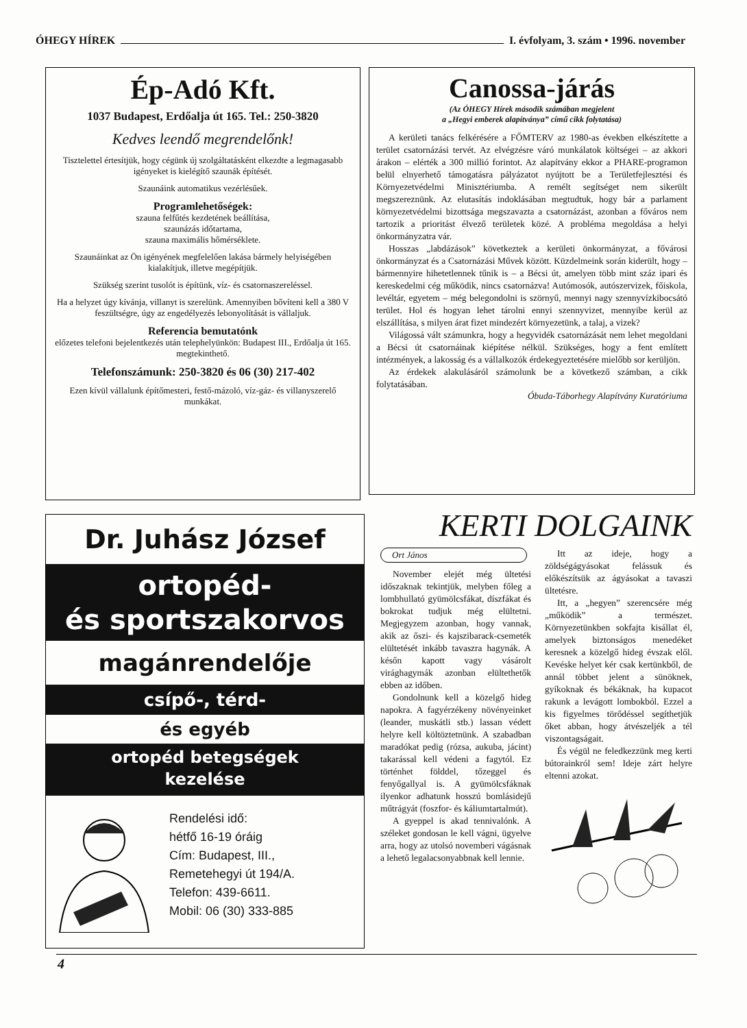ÓHEGY HÍREK I. évfolyam, 3. szám • 1996. november
Ép-Adó Kft.
1037 Budapest, Erdőalja út 165. Tel.: 250-3820
Kedves leendő megrendelőnk!
Tisztelettel értesítjük, hogy cégünk új szolgáltatásként elkezdte a legmagasabb igényeket is kielégítő szaunák építését.
Szaunáink automatikus vezérlésűek.
Programlehetőségek:
szauna felfűtés kezdetének beállítása,
szaunázás időtartama,
szauna maximális hőmérséklete.
Szaunáinkat az Ön igényének megfelelően lakása bármely helyiségében kialakítjuk, illetve megépítjük.
Szükség szerint tusolót is építünk, víz- és csatornaszereléssel.
Ha a helyzet úgy kívánja, villanyt is szerelünk. Amennyiben bővíteni kell a 380 V feszültségre, úgy az engedélyezés lebonyolítását is vállaljuk.
Referencia bemutatónk
előzetes telefoni bejelentkezés után telephelyünkön: Budapest III., Erdőalja út 165. megtekinthető.
Telefonszámunk: 250-3820 és 06 (30) 217-402
Ezen kívül vállalunk építőmesteri, festő-mázoló, víz-gáz- és villanyszerelő munkákat.
Canossa-járás
(Az ÓHEGY Hírek második számában megjelent
a „Hegyi emberek alapítványa” című cikk folytatása)
A kerületi tanács felkérésére a FŐMTERV az 1980-as években elkészítette a terület csatornázási tervét. Az elvégzésre váró munkálatok költségei – az akkori árakon – elérték a 300 millió forintot. Az alapítvány ekkor a PHARE-programon belül elnyerhető támogatásra pályázatot nyújtott be a Területfejlesztési és Környezetvédelmi Minisztériumba. A remélt segítséget nem sikerült megszereznünk. Az elutasítás indoklásában megtudtuk, hogy bár a parlament környezetvédelmi bizottsága megszavazta a csatornázást, azonban a főváros nem tartozik a prioritást élvező területek közé. A probléma megoldása a helyi önkormányzatra vár.
Hosszas „labdázások” következtek a kerületi önkormányzat, a fővárosi önkormányzat és a Csatornázási Művek között. Küzdelmeink során kiderült, hogy – bármennyire hihetetlennek tűnik is – a Bécsi út, amelyen több mint száz ipari és kereskedelmi cég működik, nincs csatornázva! Autómosók, autószervizek, főiskola, levéltár, egyetem – még belegondolni is szörnyű, mennyi nagy szennyvízkibocsátó terület. Hol és hogyan lehet tárolni ennyi szennyvizet, mennyibe kerül az elszállítása, s milyen árat fizet mindezért környezetünk, a talaj, a vizek?
Világossá vált számunkra, hogy a hegyvidék csatornázását nem lehet megoldani a Bécsi út csatornáinak kiépítése nélkül. Szükséges, hogy a fent említett intézmények, a lakosság és a vállalkozók érdekegyeztetésére mielőbb sor kerüljön.
Az érdekek alakulásáról számolunk be a következő számban, a cikk folytatásában.
Óbuda-Táborhegy Alapítvány Kuratóriuma
Dr. Juhász József
ortopéd-
és sportszakorvos
magánrendelője
csípő-, térd-
és egyéb
ortopéd betegségek
kezelése
Rendelési idő:
hétfő 16-19 óráig
Cím: Budapest, III.,
Remetehegyi út 194/A.
Telefon: 439-6611.
Mobil: 06 (30) 333-885
KERTI DOLGAINK
Ort János
November elejét még ültetési időszaknak tekintjük, melyben főleg a lombhullató gyümölcsfákat, díszfákat és bokrokat tudjuk még elültetni. Megjegyzem azonban, hogy vannak, akik az őszi- és kajszibarack-csemeték elültetését inkább tavaszra hagynák. A későn kapott vagy vásárolt virághagymák azonban elültethetők ebben az időben.
Gondolnunk kell a közelgő hideg napokra. A fagyérzékeny növényeinket (leander, muskátli stb.) lassan védett helyre kell költöztetnünk. A szabadban maradókat pedig (rózsa, aukuba, jácint) takarással kell védeni a fagytól. Ez történhet földdel, tőzeggel és fenyőgallyal is. A gyümölcsfáknak ilyenkor adhatunk hosszú bomlásidejű műtrágyát (foszfor- és káliumtartalmút).
A gyeppel is akad tennivalónk. A széleket gondosan le kell vágni, ügyelve arra, hogy az utolsó novemberi vágásnak a lehető legalacsonyabbnak kell lennie.
Itt az ideje, hogy a zöldségágyásokat felássuk és előkészítsük az ágyásokat a tavaszi ültetésre.
Itt, a „hegyen” szerencsére még „működik” a természet. Környezetünkben sokfajta kisállat él, amelyek biztonságos menedéket keresnek a közelgő hideg évszak elől. Kevéske helyet kér csak kertünkből, de annál többet jelent a sünöknek, gyíkoknak és békáknak, ha kupacot rakunk a levágott lombokból. Ezzel a kis figyelmes törődéssel segíthetjük őket abban, hogy átvészeljék a tél viszontagságait.
És végül ne feledkezzünk meg kerti bútorainkról sem! Ideje zárt helyre eltenni azokat.
4